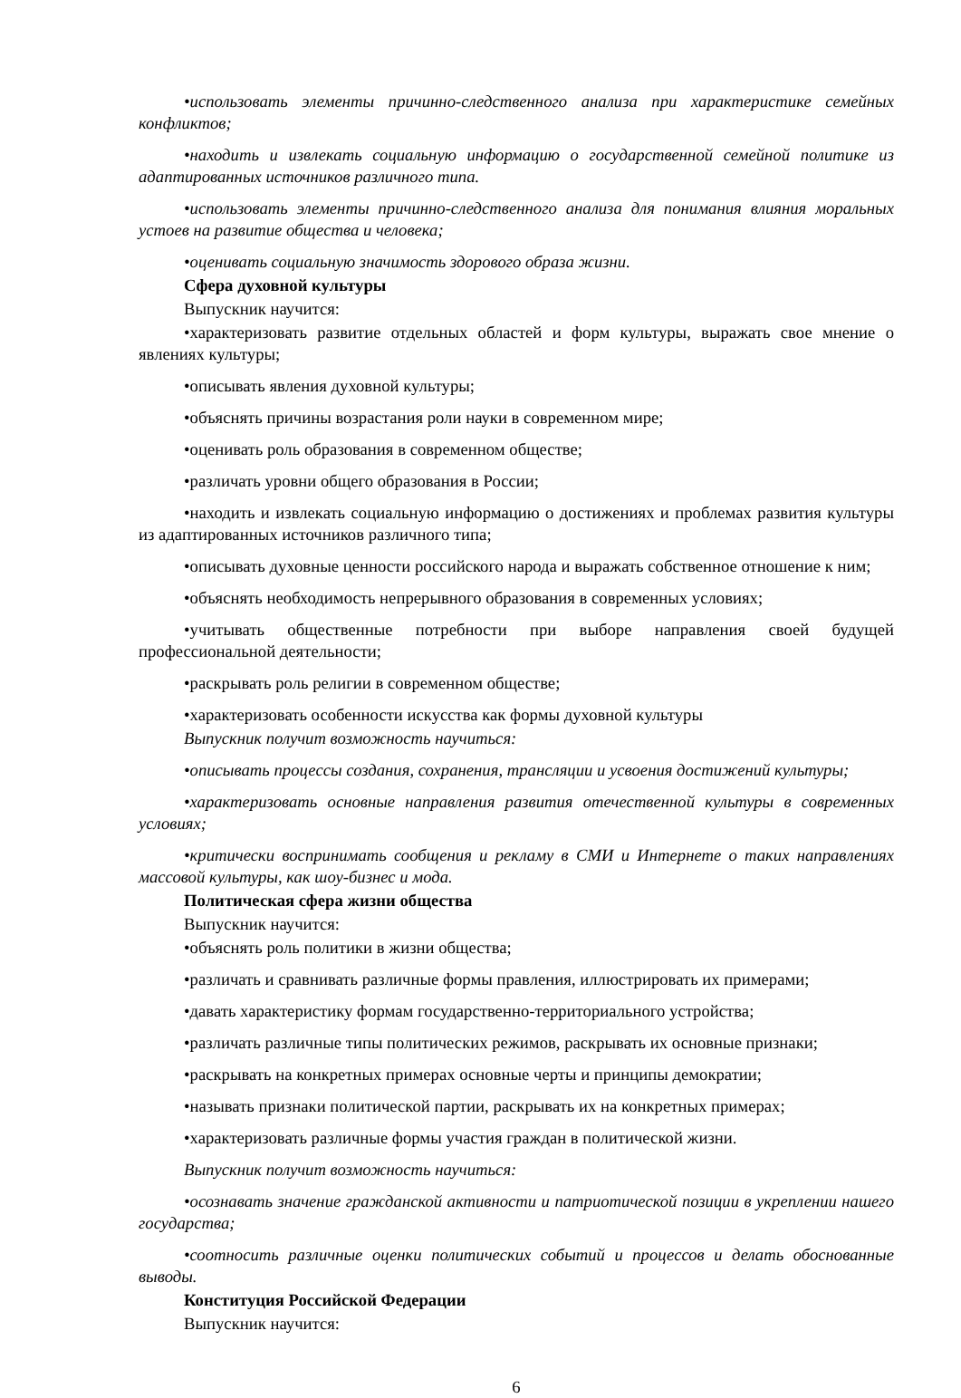•использовать элементы причинно-следственного анализа при характеристике семейных конфликтов;
•находить и извлекать социальную информацию о государственной семейной политике из адаптированных источников различного типа.
•использовать элементы причинно-следственного анализа для понимания влияния моральных устоев на развитие общества и человека;
•оценивать социальную значимость здорового образа жизни.
Сфера духовной культуры
Выпускник научится:
•характеризовать развитие отдельных областей и форм культуры, выражать свое мнение о явлениях культуры;
•описывать явления духовной культуры;
•объяснять причины возрастания роли науки в современном мире;
•оценивать роль образования в современном обществе;
•различать уровни общего образования в России;
•находить и извлекать социальную информацию о достижениях и проблемах развития культуры из адаптированных источников различного типа;
•описывать духовные ценности российского народа и выражать собственное отношение к ним;
•объяснять необходимость непрерывного образования в современных условиях;
•учитывать общественные потребности при выборе направления своей будущей профессиональной деятельности;
•раскрывать роль религии в современном обществе;
•характеризовать особенности искусства как формы духовной культуры
Выпускник получит возможность научиться:
•описывать процессы создания, сохранения, трансляции и усвоения достижений культуры;
•характеризовать основные направления развития отечественной культуры в современных условиях;
•критически воспринимать сообщения и рекламу в СМИ и Интернете о таких направлениях массовой культуры, как шоу-бизнес и мода.
Политическая сфера жизни общества
Выпускник научится:
•объяснять роль политики в жизни общества;
•различать и сравнивать различные формы правления, иллюстрировать их примерами;
•давать характеристику формам государственно-территориального устройства;
•различать различные типы политических режимов, раскрывать их основные признаки;
•раскрывать на конкретных примерах основные черты и принципы демократии;
•называть признаки политической партии, раскрывать их на конкретных примерах;
•характеризовать различные формы участия граждан в политической жизни.
Выпускник получит возможность научиться:
•осознавать значение гражданской активности и патриотической позиции в укреплении нашего государства;
•соотносить различные оценки политических событий и процессов и делать обоснованные выводы.
Конституция Российской Федерации
Выпускник научится:
6